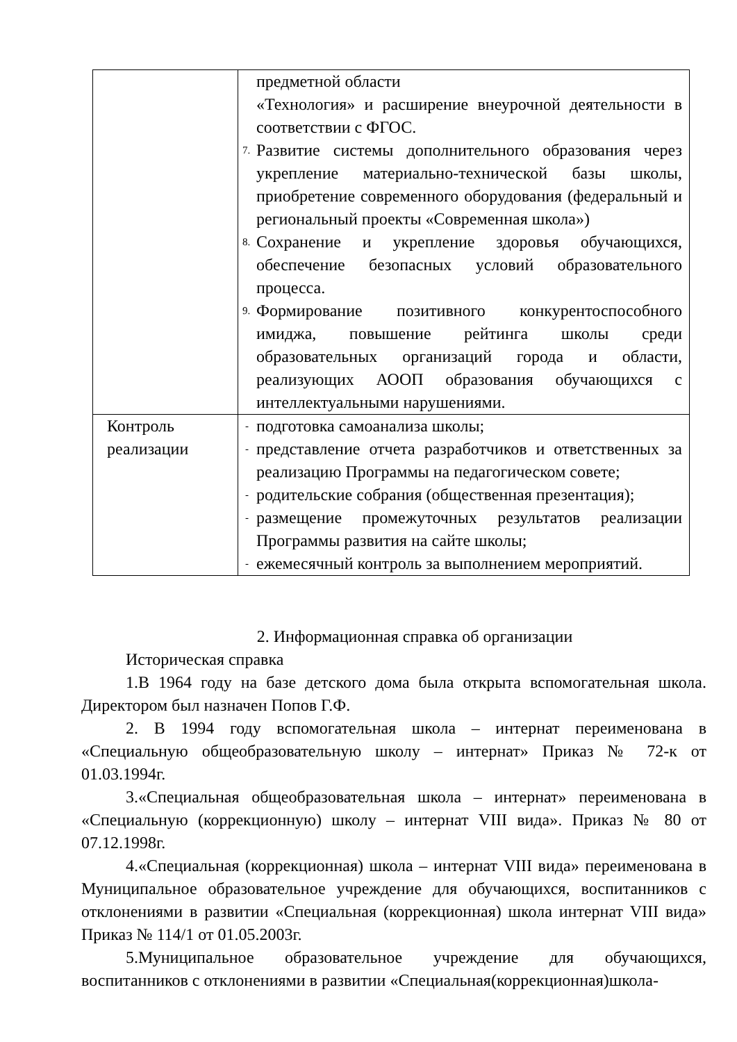| | предметной области «Технология» и расширение внеурочной деятельности в соответствии с ФГОС. 7. Развитие системы дополнительного образования через укрепление материально-технической базы школы, приобретение современного оборудования (федеральный и региональный проекты «Современная школа») 8. Сохранение и укрепление здоровья обучающихся, обеспечение безопасных условий образовательного процесса. 9. Формирование позитивного конкурентоспособного имиджа, повышение рейтинга школы среди образовательных организаций города и области, реализующих АООП образования обучающихся с интеллектуальными нарушениями. |
| Контроль реализации | - подготовка самоанализа школы; - представление отчета разработчиков и ответственных за реализацию Программы на педагогическом совете; - родительские собрания (общественная презентация); - размещение промежуточных результатов реализации Программы развития на сайте школы; - ежемесячный контроль за выполнением мероприятий. |
2. Информационная справка об организации
Историческая справка
1.В 1964 году на базе детского дома была открыта вспомогательная школа. Директором был назначен Попов Г.Ф.
2. В 1994 году вспомогательная школа – интернат переименована в «Специальную общеобразовательную школу – интернат» Приказ № 72-к от 01.03.1994г.
3.«Специальная общеобразовательная школа – интернат» переименована в «Специальную (коррекционную) школу – интернат VIII вида». Приказ № 80 от 07.12.1998г.
4.«Специальная (коррекционная) школа – интернат VIII вида» переименована в Муниципальное образовательное учреждение для обучающихся, воспитанников с отклонениями в развитии «Специальная (коррекционная) школа интернат VIII вида» Приказ № 114/1 от 01.05.2003г.
5.Муниципальное образовательное учреждение для обучающихся, воспитанников с отклонениями в развитии «Специальная(коррекционная)школа-